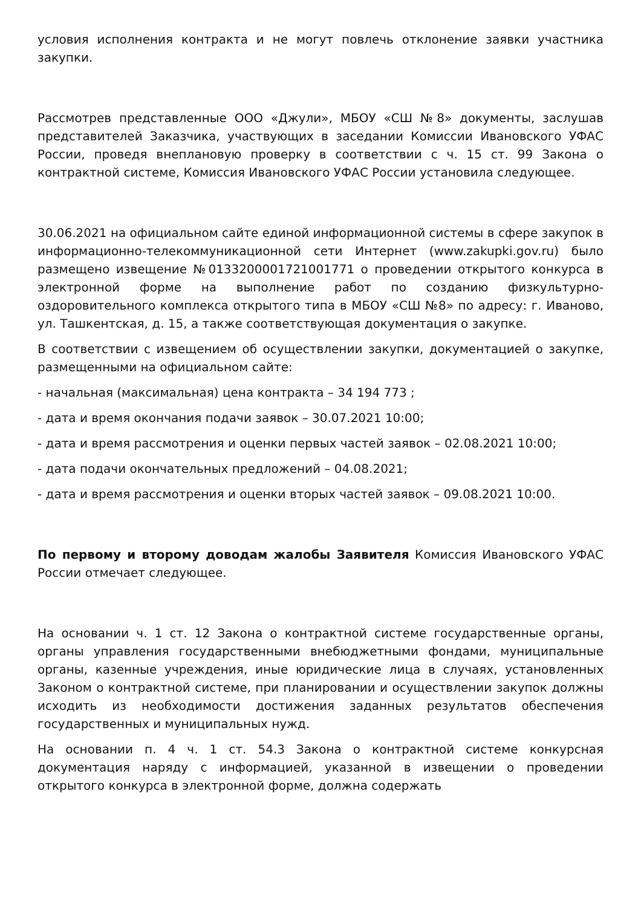условия исполнения контракта и не могут повлечь отклонение заявки участника закупки.
Рассмотрев представленные ООО «Джули», МБОУ «СШ №8» документы, заслушав представителей Заказчика, участвующих в заседании Комиссии Ивановского УФАС России, проведя внеплановую проверку в соответствии с ч. 15 ст. 99 Закона о контрактной системе, Комиссия Ивановского УФАС России установила следующее.
30.06.2021 на официальном сайте единой информационной системы в сфере закупок в информационно-телекоммуникационной сети Интернет (www.zakupki.gov.ru) было размещено извещение №0133200001721001771 о проведении открытого конкурса в электронной форме на выполнение работ по созданию физкультурно-оздоровительного комплекса открытого типа в МБОУ «СШ №8» по адресу: г. Иваново, ул. Ташкентская, д. 15, а также соответствующая документация о закупке.
В соответствии с извещением об осуществлении закупки, документацией о закупке, размещенными на официальном сайте:
- начальная (максимальная) цена контракта – 34 194 773 ;
- дата и время окончания подачи заявок – 30.07.2021 10:00;
- дата и время рассмотрения и оценки первых частей заявок – 02.08.2021 10:00;
- дата подачи окончательных предложений – 04.08.2021;
- дата и время рассмотрения и оценки вторых частей заявок – 09.08.2021 10:00.
По первому и второму доводам жалобы Заявителя Комиссия Ивановского УФАС России отмечает следующее.
На основании ч. 1 ст. 12 Закона о контрактной системе государственные органы, органы управления государственными внебюджетными фондами, муниципальные органы, казенные учреждения, иные юридические лица в случаях, установленных Законом о контрактной системе, при планировании и осуществлении закупок должны исходить из необходимости достижения заданных результатов обеспечения государственных и муниципальных нужд.
На основании п. 4 ч. 1 ст. 54.3 Закона о контрактной системе конкурсная документация наряду с информацией, указанной в извещении о проведении открытого конкурса в электронной форме, должна содержать